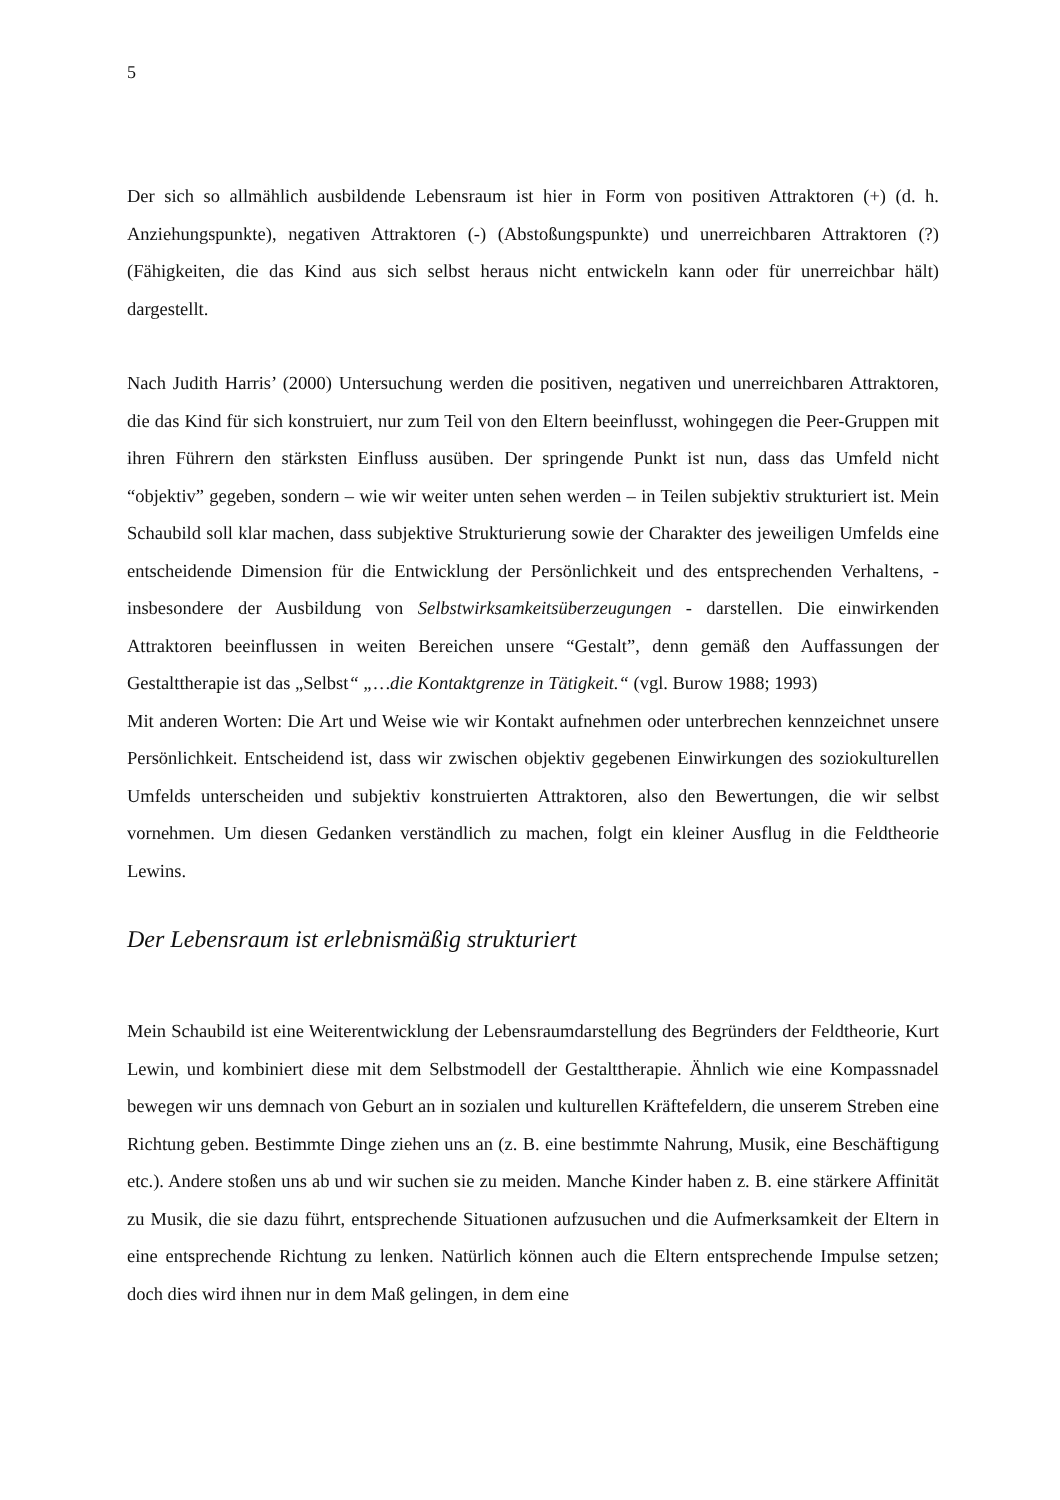5
Der sich so allmählich ausbildende Lebensraum ist hier in Form von positiven Attraktoren (+) (d. h. Anziehungspunkte), negativen Attraktoren (-) (Abstoßungspunkte) und unerreichbaren Attraktoren (?) (Fähigkeiten, die das Kind aus sich selbst heraus nicht entwickeln kann oder für unerreichbar hält) dargestellt.
Nach Judith Harris’ (2000) Untersuchung werden die positiven, negativen und unerreichbaren Attraktoren, die das Kind für sich konstruiert, nur zum Teil von den Eltern beeinflusst, wohingegen die Peer-Gruppen mit ihren Führern den stärksten Einfluss ausüben. Der springende Punkt ist nun, dass das Umfeld nicht “objektiv” gegeben, sondern – wie wir weiter unten sehen werden – in Teilen subjektiv strukturiert ist. Mein Schaubild soll klar machen, dass subjektive Strukturierung sowie der Charakter des jeweiligen Umfelds eine entscheidende Dimension für die Entwicklung der Persönlichkeit und des entsprechenden Verhaltens, - insbesondere der Ausbildung von Selbstwirksamkeitsüberzeugungen - darstellen. Die einwirkenden Attraktoren beeinflussen in weiten Bereichen unsere “Gestalt”, denn gemäß den Auffassungen der Gestalttherapie ist das „Selbst“ „…die Kontaktgrenze in Tätigkeit.“ (vgl. Burow 1988; 1993)
Mit anderen Worten: Die Art und Weise wie wir Kontakt aufnehmen oder unterbrechen kennzeichnet unsere Persönlichkeit. Entscheidend ist, dass wir zwischen objektiv gegebenen Einwirkungen des soziokulturellen Umfelds unterscheiden und subjektiv konstruierten Attraktoren, also den Bewertungen, die wir selbst vornehmen. Um diesen Gedanken verständlich zu machen, folgt ein kleiner Ausflug in die Feldtheorie Lewins.
Der Lebensraum ist erlebnismäßig strukturiert
Mein Schaubild ist eine Weiterentwicklung der Lebensraumdarstellung des Begründers der Feldtheorie, Kurt Lewin, und kombiniert diese mit dem Selbstmodell der Gestalttherapie. Ähnlich wie eine Kompassnadel bewegen wir uns demnach von Geburt an in sozialen und kulturellen Kräftefeldern, die unserem Streben eine Richtung geben. Bestimmte Dinge ziehen uns an (z. B. eine bestimmte Nahrung, Musik, eine Beschäftigung etc.). Andere stoßen uns ab und wir suchen sie zu meiden. Manche Kinder haben z. B. eine stärkere Affinität zu Musik, die sie dazu führt, entsprechende Situationen aufzusuchen und die Aufmerksamkeit der Eltern in eine entsprechende Richtung zu lenken. Natürlich können auch die Eltern entsprechende Impulse setzen; doch dies wird ihnen nur in dem Maß gelingen, in dem eine